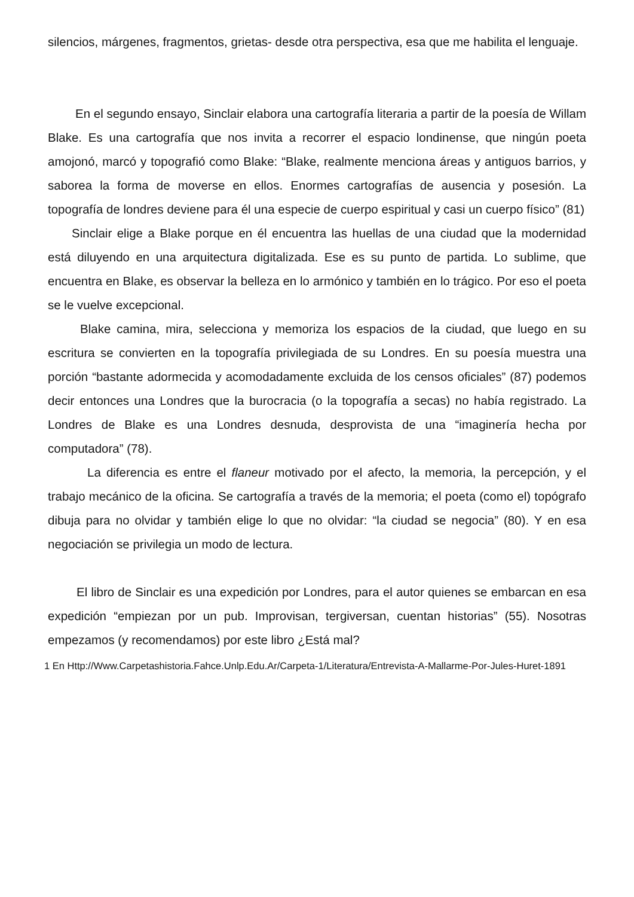silencios, márgenes, fragmentos, grietas- desde otra perspectiva, esa que me habilita el lenguaje.
En el segundo ensayo, Sinclair elabora una cartografía literaria a partir de la poesía de Willam Blake. Es una cartografía que nos invita a recorrer el espacio londinense, que ningún poeta amojonó, marcó y topografió como Blake: “Blake, realmente menciona áreas y antiguos barrios, y saborea la forma de moverse en ellos. Enormes cartografías de ausencia y posesión. La topografía de londres deviene para él una especie de cuerpo espiritual y casi un cuerpo físico” (81)
Sinclair elige a Blake porque en él encuentra las huellas de una ciudad que la modernidad está diluyendo en una arquitectura digitalizada. Ese es su punto de partida. Lo sublime, que encuentra en Blake, es observar la belleza en lo armónico y también en lo trágico. Por eso el poeta se le vuelve excepcional.
Blake camina, mira, selecciona y memoriza los espacios de la ciudad, que luego en su escritura se convierten en la topografía privilegiada de su Londres. En su poesía muestra una porción “bastante adormecida y acomodadamente excluida de los censos oficiales” (87) podemos decir entonces una Londres que la burocracia (o la topografía a secas) no había registrado. La Londres de Blake es una Londres desnuda, desprovista de una “imaginería hecha por computadora” (78).
La diferencia es entre el flaneur motivado por el afecto, la memoria, la percepción, y el trabajo mecánico de la oficina. Se cartografía a través de la memoria; el poeta (como el) topógrafo dibuja para no olvidar y también elige lo que no olvidar: “la ciudad se negocia” (80). Y en esa negociación se privilegia un modo de lectura.
El libro de Sinclair es una expedición por Londres, para el autor quienes se embarcan en esa expedición “empiezan por un pub. Improvisan, tergiversan, cuentan historias” (55). Nosotras empezamos (y recomendamos) por este libro ¿Está mal?
1 En Http://Www.Carpetashistoria.Fahce.Unlp.Edu.Ar/Carpeta-1/Literatura/Entrevista-A-Mallarme-Por-Jules-Huret-1891